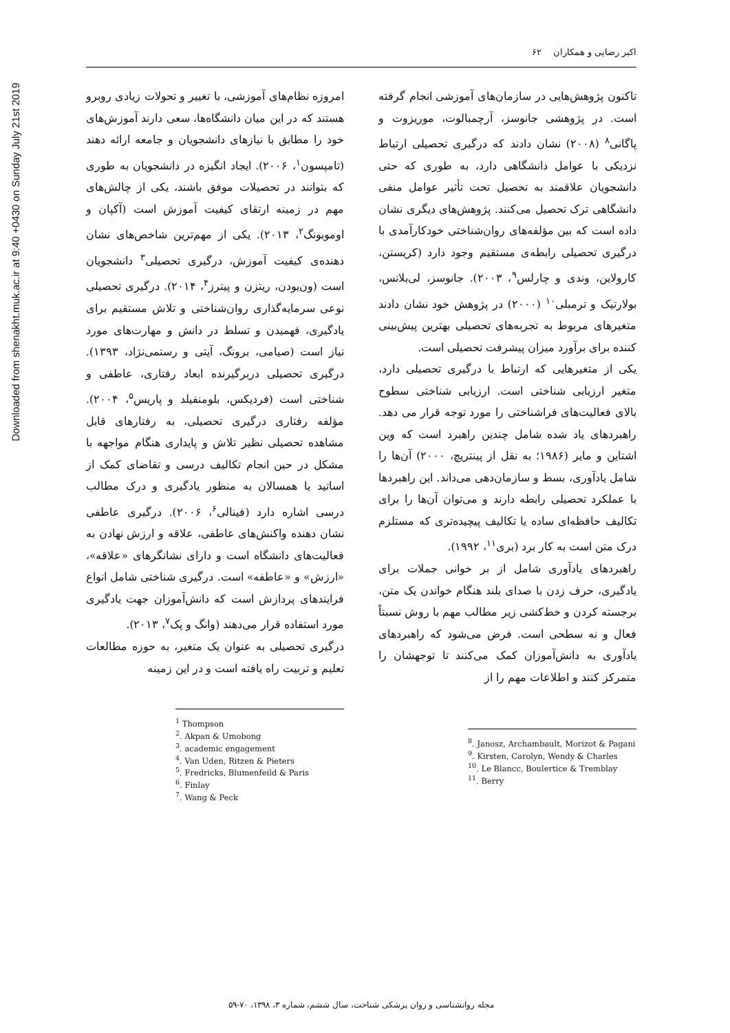Downloaded from shenakht.muk.ac.ir at 9:40 +0430 on Sunday July 21st 2019
اکبر رضایی و همکاران ۶۲
امروزه نظام‌های آموزشی، با تغییر و تحولات زیادی روبرو هستند که در این میان دانشگاه‌ها، سعی دارند آموزش‌های خود را مطابق با نیازهای دانشجویان و جامعه ارائه دهند (تامپسون<sup>۱</sup>، ۲۰۰۶). ایجاد انگیزه در دانشجویان به طوری که بتوانند در تحصیلات موفق باشند، یکی از چالش‌های مهم در زمینه ارتقای کیفیت آموزش است (آکپان و اوموبونگ<sup>۲</sup>، ۲۰۱۳). یکی از مهم‌ترین شاخص‌های نشان دهنده‌ی کیفیت آموزش، درگیری تحصیلی<sup>۳</sup> دانشجویان است (ون‌یودن، ریتزن و پیترز<sup>۴</sup>، ۲۰۱۴). درگیری تحصیلی نوعی سرمایه‌گذاری روان‌شناختی و تلاش مستقیم برای یادگیری، فهمیدن و تسلط در دانش و مهارت‌های مورد نیاز است (صیامی، برونگ، آیتی و رستمی‌نژاد، ۱۳۹۳). درگیری تحصیلی دربرگیرنده ابعاد رفتاری، عاطفی و شناختی است (فردیکس، بلومنفیلد و پاریس<sup>۵</sup>، ۲۰۰۴). مؤلفه رفتاری درگیری تحصیلی، به رفتارهای قابل مشاهده تحصیلی نظیر تلاش و پایداری هنگام مواجهه با مشکل در حین انجام تکالیف درسی و تقاضای کمک از اساتید یا همسالان به منظور یادگیری و درک مطالب درسی اشاره دارد (فینالی<sup>۶</sup>، ۲۰۰۶). درگیری عاطفی نشان دهنده واکنش‌های عاطفی، علاقه و ارزش نهادن به فعالیت‌های دانشگاه است و دارای نشانگرهای «علاقه»، «ارزش» و «عاطفه» است. درگیری شناختی شامل انواع فرایندهای پردازش است که دانش‌آموزان جهت یادگیری مورد استفاده قرار می‌دهند (وانگ و پک<sup>۷</sup>، ۲۰۱۳).
درگیری تحصیلی به عنوان یک متغیر، به حوزه مطالعات تعلیم و تربیت راه یافته است و در این زمینه
<sup>1</sup> Thompson
<sup>2</sup>. Akpan & Umobong
<sup>3</sup>. academic engagement
<sup>4</sup>. Van Uden, Ritzen & Pieters
<sup>5</sup>. Fredricks, Blumenfeild & Paris
<sup>6</sup>. Finlay
<sup>7</sup>. Wang & Peck
تاکنون پژوهش‌هایی در سازمان‌های آموزشی انجام گرفته است. در پژوهشی جانوسز، آرچمبالوت، موریزوت و پاگانی<sup>۸</sup> (۲۰۰۸) نشان دادند که درگیری تحصیلی ارتباط نزدیکی با عوامل دانشگاهی دارد، به طوری که حتی دانشجویان علاقمند به تحصیل تحت تأثیر عوامل منفی دانشگاهی ترک تحصیل می‌کنند. پژوهش‌های دیگری نشان داده است که بین مؤلفه‌های روان‌شناختی خودکارآمدی با درگیری تحصیلی رابطه‌ی مستقیم وجود دارد (کریستن، کارولاین، وندی و چارلس<sup>۹</sup>، ۲۰۰۳). جانوسز، لی‌بلانس، بولارتیک و ترمبلی<sup>۱۰</sup> (۲۰۰۰) در پژوهش خود نشان دادند متغیرهای مربوط به تجربه‌های تحصیلی بهترین پیش‌بینی کننده برای برآورد میزان پیشرفت تحصیلی است.
یکی از متغیرهایی که ارتباط با درگیری تحصیلی دارد، متغیر ارزیابی شناختی است. ارزیابی شناختی سطوح بالای فعالیت‌های فراشناختی را مورد توجه قرار می دهد. راهبردهای یاد شده شامل چندین راهبرد است که وین اشتاین و مایر (۱۹۸۶؛ به نقل از پینتریچ، ۲۰۰۰) آن‌ها را شامل یادآوری، بسط و سازمان‌دهی می‌داند. این راهبردها با عملکرد تحصیلی رابطه دارند و می‌توان آن‌ها را برای تکالیف حافظه‌ای ساده یا تکالیف پیچیده‌تری که مستلزم درک متن است به کار برد (بری<sup>۱۱</sup>، ۱۹۹۲).
راهبردهای یادآوری شامل از بر خوانی جملات برای یادگیری، حرف زدن با صدای بلند هنگام خواندن یک متن، برجسته کردن و خط‌کشی زیر مطالب مهم با روش نسبتاً فعال و نه سطحی است. فرض می‌شود که راهبردهای یادآوری به دانش‌آموزان کمک می‌کنند تا توجهشان را متمرکز کنند و اطلاعات مهم را از
<sup>8</sup>. Janosz, Archambault, Morizot & Pagani
<sup>9</sup>. Kirsten, Carolyn, Wendy & Charles
<sup>10</sup>. Le Blancc, Boulertice & Tremblay
<sup>11</sup>. Berry
مجله روانشناسی و روان پزشکی شناخت، سال ششم، شماره ۳، ۱۳۹۸، ۷۰-۵۹